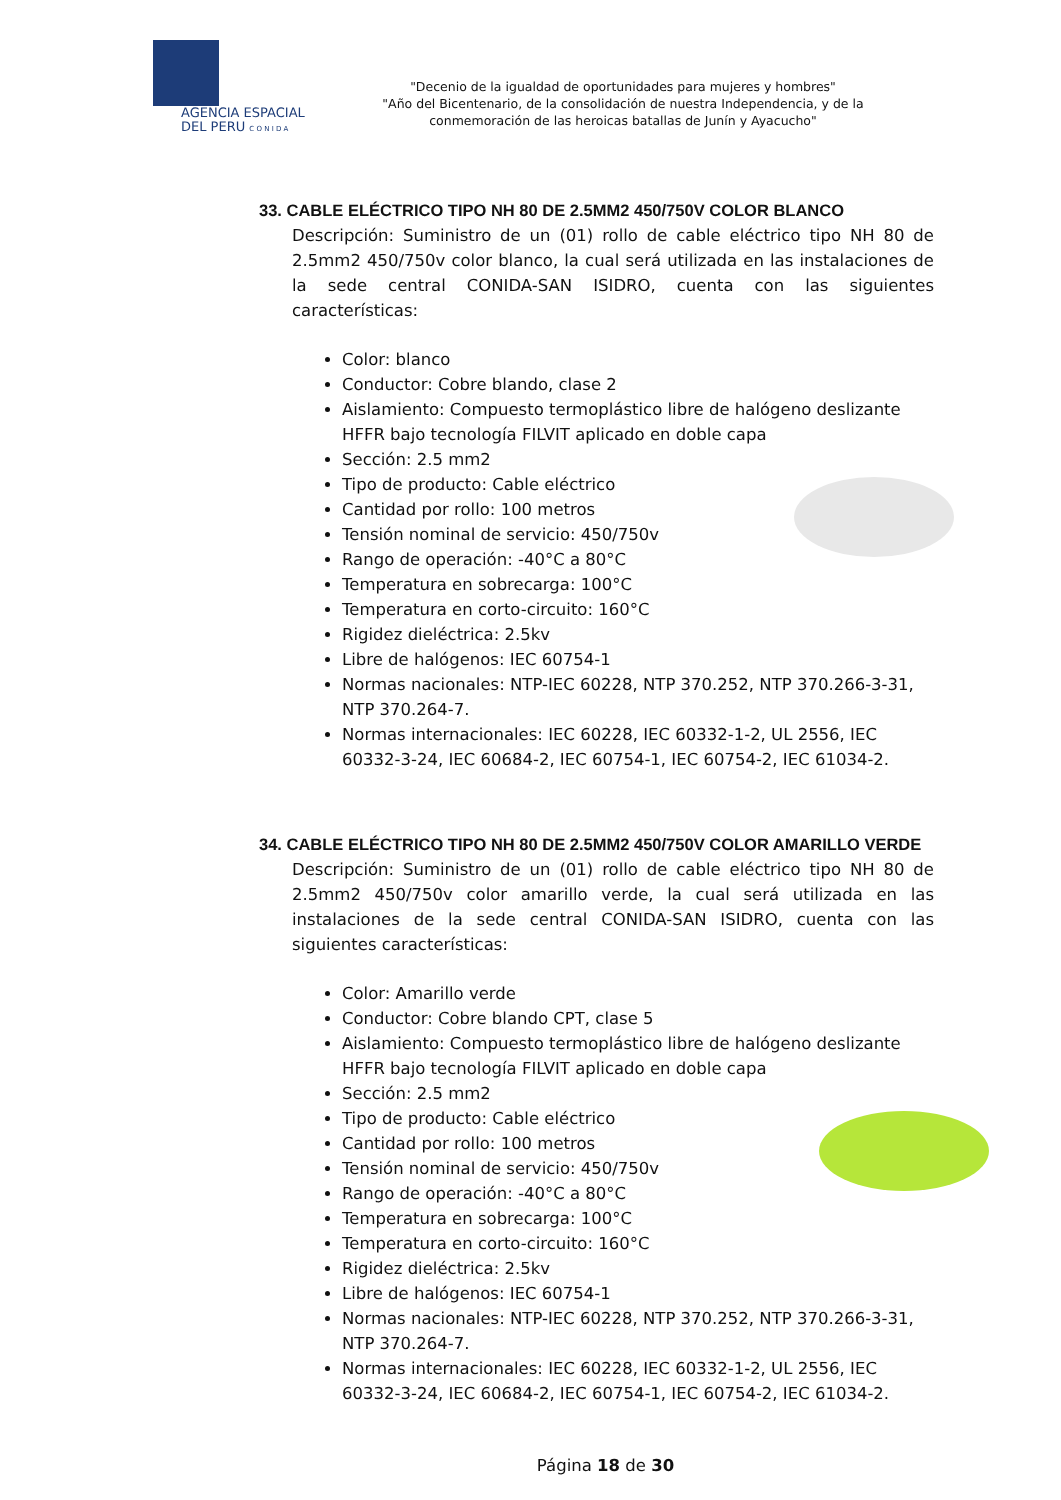AGENCIA ESPACIAL
DEL PERU C O N I D A
"Decenio de la igualdad de oportunidades para mujeres y hombres"
"Año del Bicentenario, de la consolidación de nuestra Independencia, y de la conmemoración de las heroicas batallas de Junín y Ayacucho"
33. CABLE ELÉCTRICO TIPO NH 80 DE 2.5MM2 450/750V COLOR BLANCO
Descripción: Suministro de un (01) rollo de cable eléctrico tipo NH 80 de 2.5mm2 450/750v color blanco, la cual será utilizada en las instalaciones de la sede central CONIDA-SAN ISIDRO, cuenta con las siguientes características:
Color: blanco
Conductor: Cobre blando, clase 2
Aislamiento: Compuesto termoplástico libre de halógeno deslizante HFFR bajo tecnología FILVIT aplicado en doble capa
Sección: 2.5 mm2
Tipo de producto: Cable eléctrico
Cantidad por rollo: 100 metros
Tensión nominal de servicio: 450/750v
Rango de operación: -40°C a 80°C
Temperatura en sobrecarga: 100°C
Temperatura en corto-circuito: 160°C
Rigidez dieléctrica: 2.5kv
Libre de halógenos: IEC 60754-1
Normas nacionales: NTP-IEC 60228, NTP 370.252, NTP 370.266-3-31, NTP 370.264-7.
Normas internacionales: IEC 60228, IEC 60332-1-2, UL 2556, IEC 60332-3-24, IEC 60684-2, IEC 60754-1, IEC 60754-2, IEC 61034-2.
34. CABLE ELÉCTRICO TIPO NH 80 DE 2.5MM2 450/750V COLOR AMARILLO VERDE
Descripción: Suministro de un (01) rollo de cable eléctrico tipo NH 80 de 2.5mm2 450/750v color amarillo verde, la cual será utilizada en las instalaciones de la sede central CONIDA-SAN ISIDRO, cuenta con las siguientes características:
Color: Amarillo verde
Conductor: Cobre blando CPT, clase 5
Aislamiento: Compuesto termoplástico libre de halógeno deslizante HFFR bajo tecnología FILVIT aplicado en doble capa
Sección: 2.5 mm2
Tipo de producto: Cable eléctrico
Cantidad por rollo: 100 metros
Tensión nominal de servicio: 450/750v
Rango de operación: -40°C a 80°C
Temperatura en sobrecarga: 100°C
Temperatura en corto-circuito: 160°C
Rigidez dieléctrica: 2.5kv
Libre de halógenos: IEC 60754-1
Normas nacionales: NTP-IEC 60228, NTP 370.252, NTP 370.266-3-31, NTP 370.264-7.
Normas internacionales: IEC 60228, IEC 60332-1-2, UL 2556, IEC 60332-3-24, IEC 60684-2, IEC 60754-1, IEC 60754-2, IEC 61034-2.
Página 18 de 30